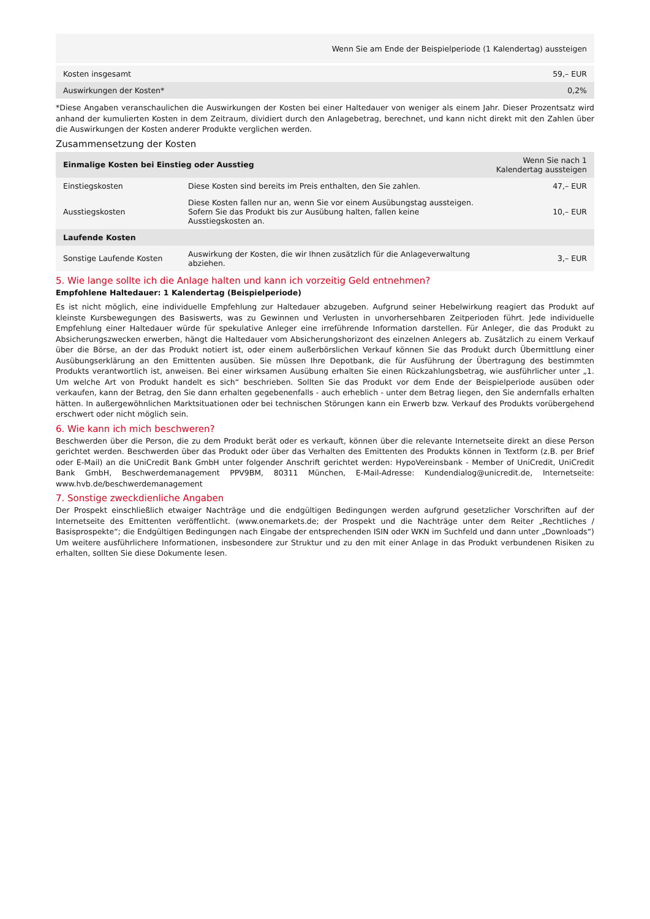| | Wenn Sie am Ende der Beispielperiode (1 Kalendertag) aussteigen |
| --- | --- |
| Kosten insgesamt | 59,– EUR |
| Auswirkungen der Kosten* | 0,2% |
*Diese Angaben veranschaulichen die Auswirkungen der Kosten bei einer Haltedauer von weniger als einem Jahr. Dieser Prozentsatz wird anhand der kumulierten Kosten in dem Zeitraum, dividiert durch den Anlagebetrag, berechnet, und kann nicht direkt mit den Zahlen über die Auswirkungen der Kosten anderer Produkte verglichen werden.
Zusammensetzung der Kosten
| Einmalige Kosten bei Einstieg oder Ausstieg | | Wenn Sie nach 1 Kalendertag aussteigen |
| --- | --- | --- |
| Einstiegskosten | Diese Kosten sind bereits im Preis enthalten, den Sie zahlen. | 47,– EUR |
| Ausstiegskosten | Diese Kosten fallen nur an, wenn Sie vor einem Ausübungstag aussteigen. Sofern Sie das Produkt bis zur Ausübung halten, fallen keine Ausstiegskosten an. | 10,– EUR |
| Laufende Kosten | | |
| Sonstige Laufende Kosten | Auswirkung der Kosten, die wir Ihnen zusätzlich für die Anlageverwaltung abziehen. | 3,– EUR |
5. Wie lange sollte ich die Anlage halten und kann ich vorzeitig Geld entnehmen?
Empfohlene Haltedauer: 1 Kalendertag (Beispielperiode)
Es ist nicht möglich, eine individuelle Empfehlung zur Haltedauer abzugeben. Aufgrund seiner Hebelwirkung reagiert das Produkt auf kleinste Kursbewegungen des Basiswerts, was zu Gewinnen und Verlusten in unvorhersehbaren Zeitperioden führt. Jede individuelle Empfehlung einer Haltedauer würde für spekulative Anleger eine irreführende Information darstellen. Für Anleger, die das Produkt zu Absicherungszwecken erwerben, hängt die Haltedauer vom Absicherungshorizont des einzelnen Anlegers ab. Zusätzlich zu einem Verkauf über die Börse, an der das Produkt notiert ist, oder einem außerbörslichen Verkauf können Sie das Produkt durch Übermittlung einer Ausübungserklärung an den Emittenten ausüben. Sie müssen Ihre Depotbank, die für Ausführung der Übertragung des bestimmten Produkts verantwortlich ist, anweisen. Bei einer wirksamen Ausübung erhalten Sie einen Rückzahlungsbetrag, wie ausführlicher unter „1. Um welche Art von Produkt handelt es sich“ beschrieben. Sollten Sie das Produkt vor dem Ende der Beispielperiode ausüben oder verkaufen, kann der Betrag, den Sie dann erhalten gegebenenfalls - auch erheblich - unter dem Betrag liegen, den Sie andernfalls erhalten hätten. In außergewöhnlichen Marktsituationen oder bei technischen Störungen kann ein Erwerb bzw. Verkauf des Produkts vorübergehend erschwert oder nicht möglich sein.
6. Wie kann ich mich beschweren?
Beschwerden über die Person, die zu dem Produkt berät oder es verkauft, können über die relevante Internetseite direkt an diese Person gerichtet werden. Beschwerden über das Produkt oder über das Verhalten des Emittenten des Produkts können in Textform (z.B. per Brief oder E-Mail) an die UniCredit Bank GmbH unter folgender Anschrift gerichtet werden: HypoVereinsbank - Member of UniCredit, UniCredit Bank GmbH, Beschwerdemanagement PPV9BM, 80311 München, E-Mail-Adresse: Kundendialog@unicredit.de, Internetseite: www.hvb.de/beschwerdemanagement
7. Sonstige zweckdienliche Angaben
Der Prospekt einschließlich etwaiger Nachträge und die endgültigen Bedingungen werden aufgrund gesetzlicher Vorschriften auf der Internetseite des Emittenten veröffentlicht. (www.onemarkets.de; der Prospekt und die Nachträge unter dem Reiter „Rechtliches / Basisprospekte“; die Endgültigen Bedingungen nach Eingabe der entsprechenden ISIN oder WKN im Suchfeld und dann unter „Downloads“) Um weitere ausführlichere Informationen, insbesondere zur Struktur und zu den mit einer Anlage in das Produkt verbundenen Risiken zu erhalten, sollten Sie diese Dokumente lesen.